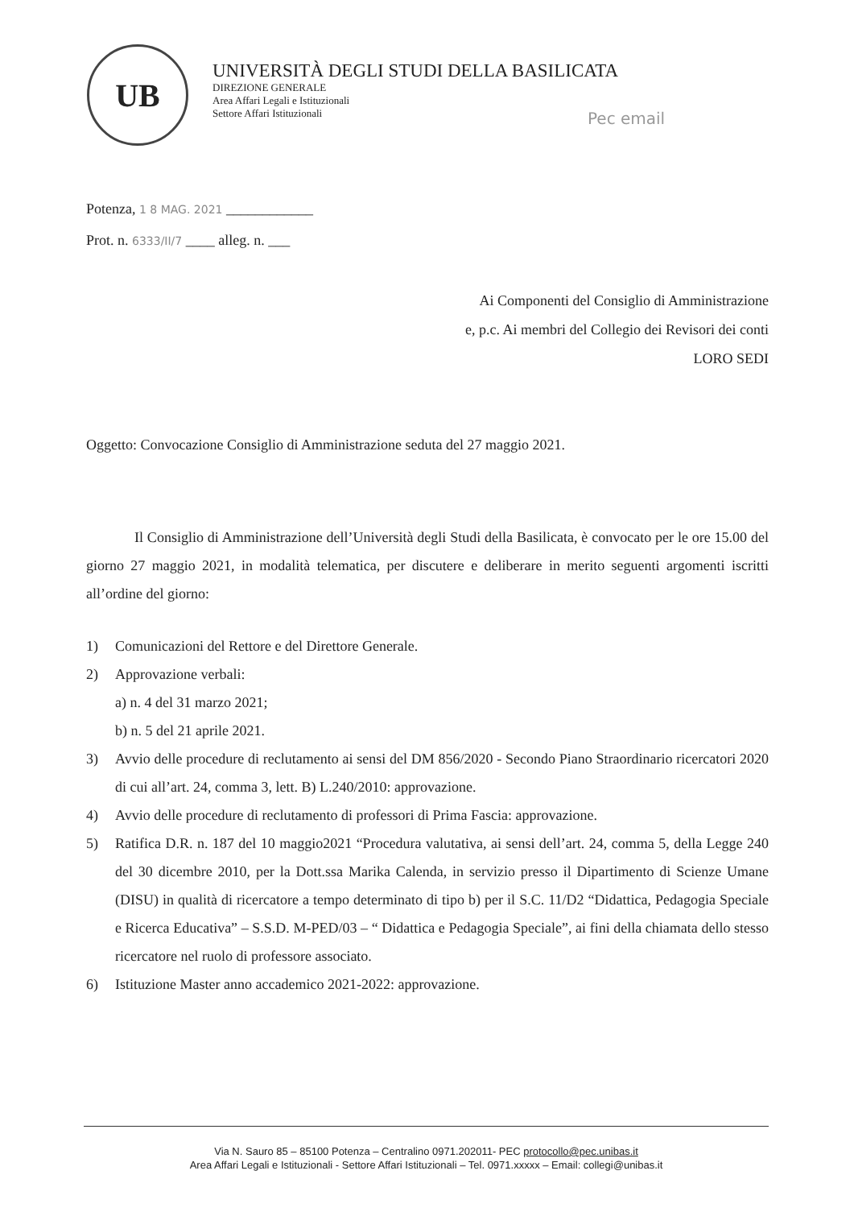UB
UNIVERSITÀ DEGLI STUDI DELLA BASILICATA
DIREZIONE GENERALE
Area Affari Legali e Istituzionali
Settore Affari Istituzionali
Pec email
Potenza, 1 8 MAG. 2021 ____________
Prot. n. 6333/II/7 ____ alleg. n. ___
Ai Componenti del Consiglio di Amministrazione
e, p.c. Ai membri del Collegio dei Revisori dei conti
LORO SEDI
Oggetto: Convocazione Consiglio di Amministrazione seduta del 27 maggio 2021.
Il Consiglio di Amministrazione dell’Università degli Studi della Basilicata, è convocato per le ore 15.00 del giorno 27 maggio 2021, in modalità telematica, per discutere e deliberare in merito seguenti argomenti iscritti all’ordine del giorno:
1) Comunicazioni del Rettore e del Direttore Generale.
2) Approvazione verbali:
a) n. 4 del 31 marzo 2021;
b) n. 5 del 21 aprile 2021.
3) Avvio delle procedure di reclutamento ai sensi del DM 856/2020 - Secondo Piano Straordinario ricercatori 2020 di cui all’art. 24, comma 3, lett. B) L.240/2010: approvazione.
4) Avvio delle procedure di reclutamento di professori di Prima Fascia: approvazione.
5) Ratifica D.R. n. 187 del 10 maggio2021 “Procedura valutativa, ai sensi dell’art. 24, comma 5, della Legge 240 del 30 dicembre 2010, per la Dott.ssa Marika Calenda, in servizio presso il Dipartimento di Scienze Umane (DISU) in qualità di ricercatore a tempo determinato di tipo b) per il S.C. 11/D2 “Didattica, Pedagogia Speciale e Ricerca Educativa” – S.S.D. M-PED/03 – “ Didattica e Pedagogia Speciale”, ai fini della chiamata dello stesso ricercatore nel ruolo di professore associato.
6) Istituzione Master anno accademico 2021-2022: approvazione.
Via N. Sauro 85 – 85100 Potenza – Centralino 0971.202011- PEC protocollo@pec.unibas.it
Area Affari Legali e Istituzionali - Settore Affari Istituzionali – Tel. 0971.xxxxx – Email: collegi@unibas.it